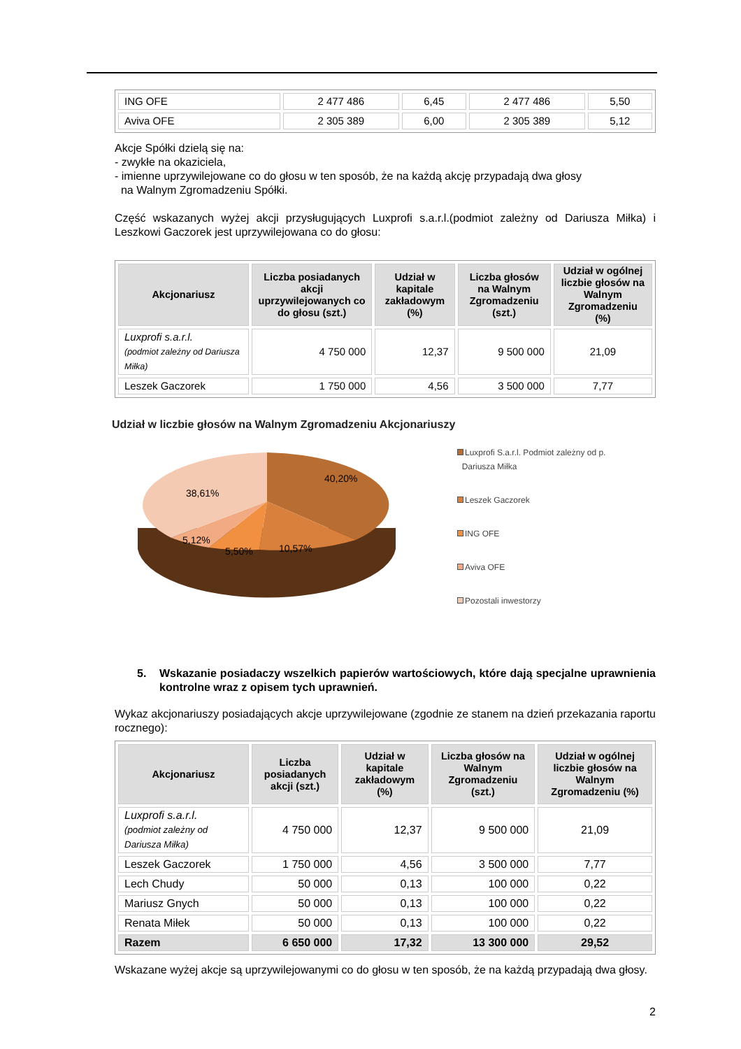| ING OFE | 2 477 486 | 6,45 | 2 477 486 | 5,50 |
| Aviva OFE | 2 305 389 | 6,00 | 2 305 389 | 5,12 |
Akcje Spółki dzielą się na:
- zwykłe na okaziciela,
- imienne uprzywilejowane co do głosu w ten sposób, że na każdą akcję przypadają dwa głosy
na Walnym Zgromadzeniu Spółki.
Część wskazanych wyżej akcji przysługujących Luxprofi s.a.r.l.(podmiot zależny od Dariusza Miłka) i Leszkowi Gaczorek jest uprzywilejowana co do głosu:
| Akcjonariusz | Liczba posiadanych akcji uprzywilejowanych co do głosu (szt.) | Udział w kapitale zakładowym (%) | Liczba głosów na Walnym Zgromadzeniu (szt.) | Udział w ogólnej liczbie głosów na Walnym Zgromadzeniu (%) |
| --- | --- | --- | --- | --- |
| Luxprofi s.a.r.l. (podmiot zależny od Dariusza Miłka) | 4 750 000 | 12,37 | 9 500 000 | 21,09 |
| Leszek Gaczorek | 1 750 000 | 4,56 | 3 500 000 | 7,77 |
Udział w liczbie głosów na Walnym Zgromadzeniu Akcjonariuszy
40,20%
38,61%
5,12%
5,50%
10,57%
Luxprofi S.a.r.l. Podmiot zależny od p.
Dariusza Miłka
Leszek Gaczorek
ING OFE
Aviva OFE
Pozostali inwestorzy
5. Wskazanie posiadaczy wszelkich papierów wartościowych, które dają specjalne uprawnienia kontrolne wraz z opisem tych uprawnień.
Wykaz akcjonariuszy posiadających akcje uprzywilejowane (zgodnie ze stanem na dzień przekazania raportu rocznego):
| Akcjonariusz | Liczba posiadanych akcji (szt.) | Udział w kapitale zakładowym (%) | Liczba głosów na Walnym Zgromadzeniu (szt.) | Udział w ogólnej liczbie głosów na Walnym Zgromadzeniu (%) |
| --- | --- | --- | --- | --- |
| Luxprofi s.a.r.l. (podmiot zależny od Dariusza Miłka) | 4 750 000 | 12,37 | 9 500 000 | 21,09 |
| Leszek Gaczorek | 1 750 000 | 4,56 | 3 500 000 | 7,77 |
| Lech Chudy | 50 000 | 0,13 | 100 000 | 0,22 |
| Mariusz Gnych | 50 000 | 0,13 | 100 000 | 0,22 |
| Renata Miłek | 50 000 | 0,13 | 100 000 | 0,22 |
| Razem | 6 650 000 | 17,32 | 13 300 000 | 29,52 |
Wskazane wyżej akcje są uprzywilejowanymi co do głosu w ten sposób, że na każdą przypadają dwa głosy.
2